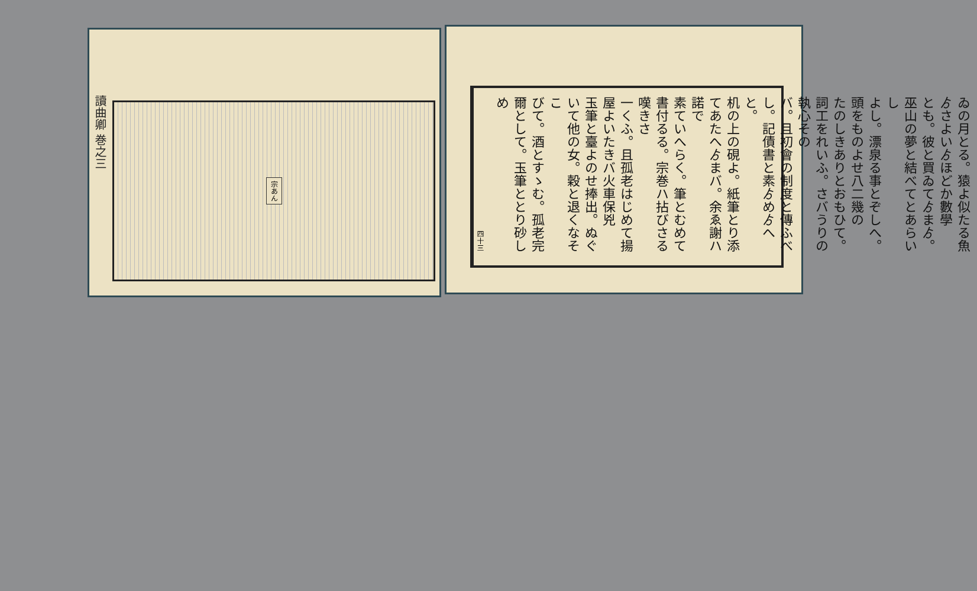讀曲卿 巻之三
宗あん
四十三
ゐの月とる。猿よ似たる魚ゟさよいゟほどか數學
とも。彼と買ゐてゟまゟ。巫山の夢と結べてとあらいし
よし。漂泉る事とぞしへ。頭をものよせ八二幾の
たのしきありとおもひて。詞工をれいふ。さバうりの執心その
バ。且初會の制度と傳ふべし。記債書と素ゟめゟへと。
机の上の硯よ。紙筆とり添てあたへゟまバ。余ゑ謝ハ諾で
素ていへらく。筆とむめて書付るる。宗巻ハ拈びさる嘆きさ
一くふ。且孤老はじめて揚屋よいたきバ火車保兇
玉筆と臺よのせ捧出。ぬぐいて他の女。穀と退くなそこ
びて。酒とすゝむ。孤老完爾として。玉筆ととり砂しめ